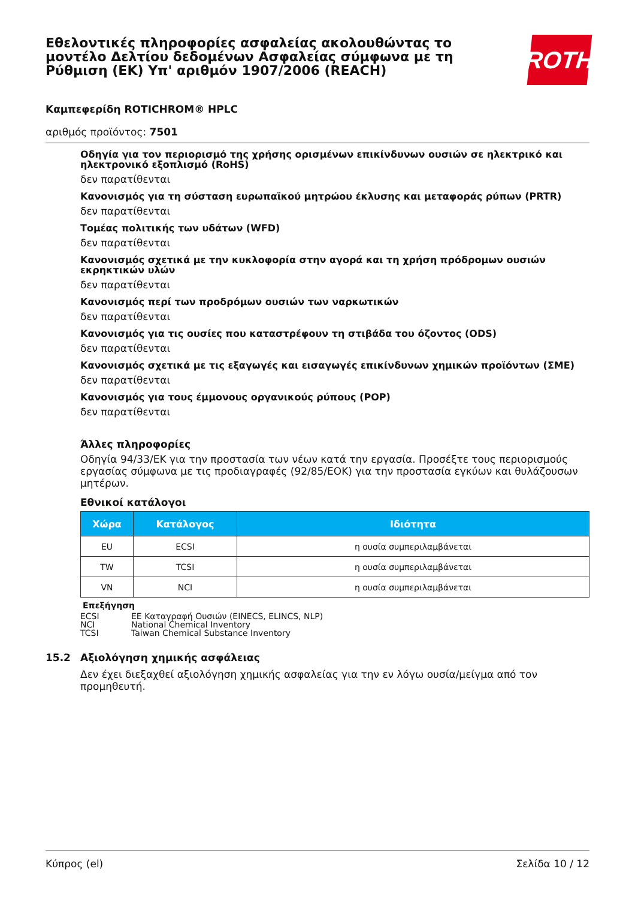Εθελοντικές πληροφορίες ασφαλείας ακολουθώντας το μοντέλο Δελτίου δεδομένων Ασφαλείας σύμφωνα με τη Ρύθμιση (ΕΚ) Υπ' αριθμόν 1907/2006 (REACH)
ROTH
Καμπεφερίδη ROTICHROM® HPLC
αριθμός προϊόντος: 7501
Οδηγία για τον περιορισμό της χρήσης ορισμένων επικίνδυνων ουσιών σε ηλεκτρικό και ηλεκτρονικό εξοπλισμό (RoHS)
δεν παρατίθενται
Κανονισμός για τη σύσταση ευρωπαϊκού μητρώου έκλυσης και μεταφοράς ρύπων (PRTR)
δεν παρατίθενται
Τομέας πολιτικής των υδάτων (WFD)
δεν παρατίθενται
Κανονισμός σχετικά με την κυκλοφορία στην αγορά και τη χρήση πρόδρομων ουσιών εκρηκτικών υλών
δεν παρατίθενται
Κανονισμός περί των προδρόμων ουσιών των ναρκωτικών
δεν παρατίθενται
Κανονισμός για τις ουσίες που καταστρέφουν τη στιβάδα του όζοντος (ODS)
δεν παρατίθενται
Κανονισμός σχετικά με τις εξαγωγές και εισαγωγές επικίνδυνων χημικών προϊόντων (ΣΜΕ)
δεν παρατίθενται
Κανονισμός για τους έμμονους οργανικούς ρύπους (POP)
δεν παρατίθενται
Άλλες πληροφορίες
Οδηγία 94/33/ΕΚ για την προστασία των νέων κατά την εργασία. Προσέξτε τους περιορισμούς εργασίας σύμφωνα με τις προδιαγραφές (92/85/ΕΟΚ) για την προστασία εγκύων και θυλάζουσων μητέρων.
Εθνικοί κατάλογοι
| Χώρα | Κατάλογος | Ιδιότητα |
| --- | --- | --- |
| EU | ECSI | η ουσία συμπεριλαμβάνεται |
| TW | TCSI | η ουσία συμπεριλαμβάνεται |
| VN | NCI | η ουσία συμπεριλαμβάνεται |
Επεξήγηση
ECSI ΕΕ Καταγραφή Ουσιών (EINECS, ELINCS, NLP)
NCI National Chemical Inventory
TCSI Taiwan Chemical Substance Inventory
15.2 Αξιολόγηση χημικής ασφάλειας
Δεν έχει διεξαχθεί αξιολόγηση χημικής ασφαλείας για την εν λόγω ουσία/μείγμα από τον προμηθευτή.
Κύπρος (el) Σελίδα 10 / 12